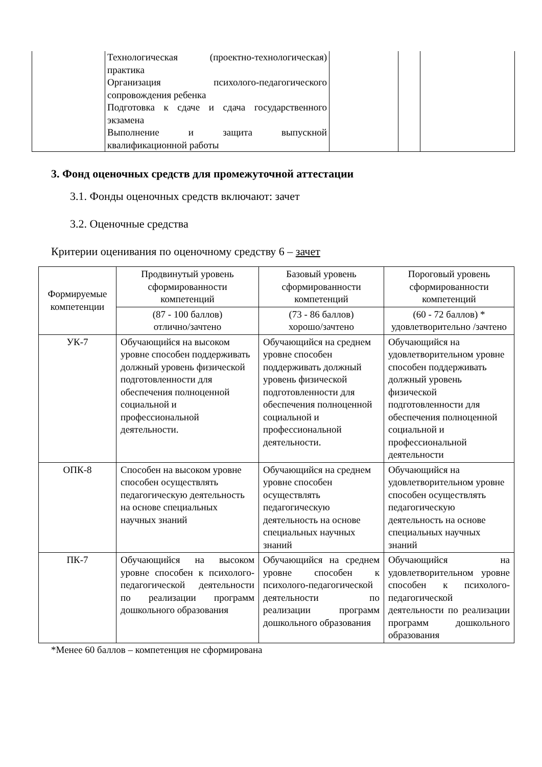| | Технологическая (проектно-технологическая) практика Организация психолого-педагогического сопровождения ребенка Подготовка к сдаче и сдача государственного экзамена Выполнение и защита выпускной квалификационной работы | | | |
3. Фонд оценочных средств для промежуточной аттестации
3.1. Фонды оценочных средств включают: зачет
3.2. Оценочные средства
Критерии оценивания по оценочному средству 6 – зачет
| Формируемые компетенции | Продвинутый уровень сформированности компетенций | Базовый уровень сформированности компетенций | Пороговый уровень сформированности компетенций |
| --- | --- | --- | --- |
| | (87 - 100 баллов) отлично/зачтено | (73 - 86 баллов) хорошо/зачтено | (60 - 72 баллов) * удовлетворительно /зачтено |
| УК-7 | Обучающийся на высоком уровне способен поддерживать должный уровень физической подготовленности для обеспечения полноценной социальной и профессиональной деятельности. | Обучающийся на среднем уровне способен поддерживать должный уровень физической подготовленности для обеспечения полноценной социальной и профессиональной деятельности. | Обучающийся на удовлетворительном уровне способен поддерживать должный уровень физической подготовленности для обеспечения полноценной социальной и профессиональной деятельности |
| ОПК-8 | Способен на высоком уровне способен осуществлять педагогическую деятельность на основе специальных научных знаний | Обучающийся на среднем уровне способен осуществлять педагогическую деятельность на основе специальных научных знаний | Обучающийся на удовлетворительном уровне способен осуществлять педагогическую деятельность на основе специальных научных знаний |
| ПК-7 | Обучающийся на высоком уровне способен к психолого-педагогической деятельности по реализации программ дошкольного образования | Обучающийся на среднем уровне способен к психолого-педагогической деятельности по реализации программ дошкольного образования | Обучающийся на удовлетворительном уровне способен к психолого-педагогической деятельности по реализации программ дошкольного образования |
*Менее 60 баллов – компетенция не сформирована